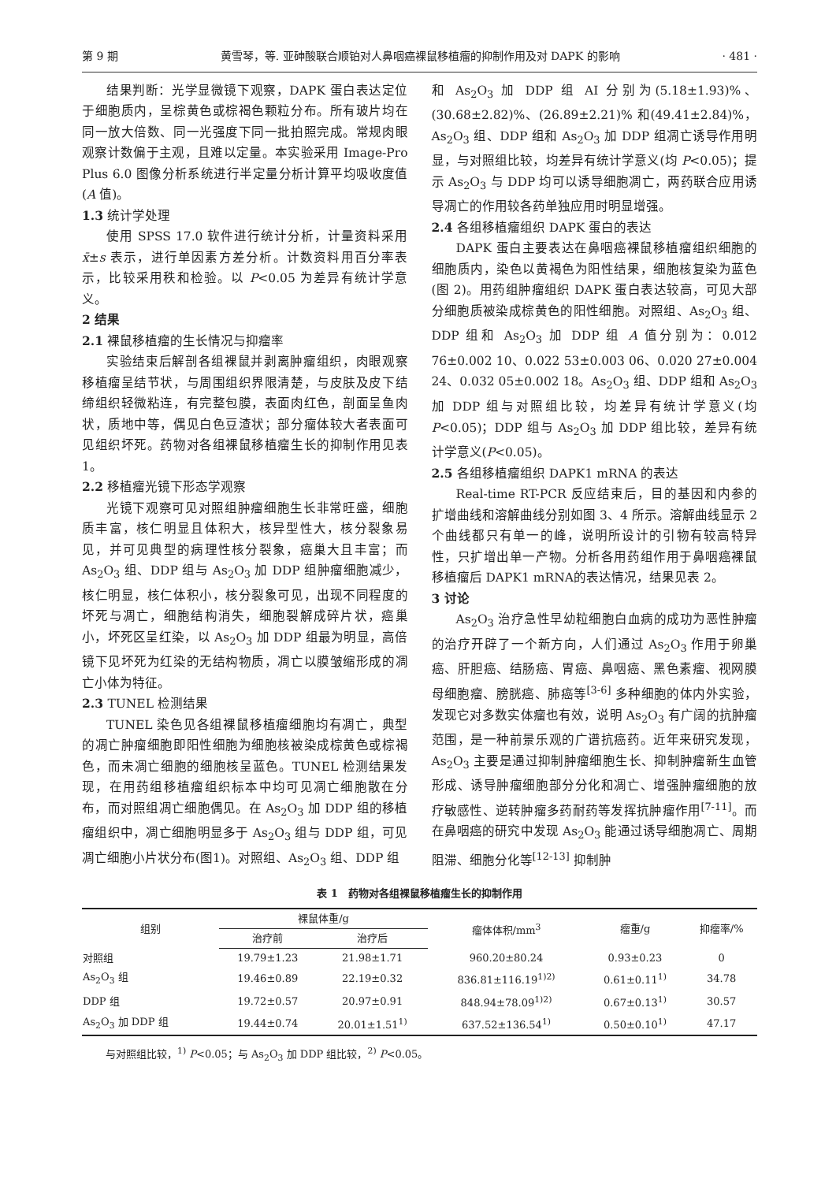第 9 期 黄雪琴，等. 亚砷酸联合顺铂对人鼻咽癌裸鼠移植瘤的抑制作用及对 DAPK 的影响 · 481 ·
结果判断：光学显微镜下观察，DAPK 蛋白表达定位于细胞质内，呈棕黄色或棕褐色颗粒分布。所有玻片均在同一放大倍数、同一光强度下同一批拍照完成。常规肉眼观察计数偏于主观，且难以定量。本实验采用 Image-Pro Plus 6.0 图像分析系统进行半定量分析计算平均吸收度值(A 值)。
1.3 统计学处理
使用 SPSS 17.0 软件进行统计分析，计量资料采用 x̄±s 表示，进行单因素方差分析。计数资料用百分率表示，比较采用秩和检验。以 P<0.05 为差异有统计学意义。
2 结果
2.1 裸鼠移植瘤的生长情况与抑瘤率
实验结束后解剖各组裸鼠并剥离肿瘤组织，肉眼观察移植瘤呈结节状，与周围组织界限清楚，与皮肤及皮下结缔组织轻微粘连，有完整包膜，表面肉红色，剖面呈鱼肉状，质地中等，偶见白色豆渣状；部分瘤体较大者表面可见组织坏死。药物对各组裸鼠移植瘤生长的抑制作用见表 1。
2.2 移植瘤光镜下形态学观察
光镜下观察可见对照组肿瘤细胞生长非常旺盛，细胞质丰富，核仁明显且体积大，核异型性大，核分裂象易见，并可见典型的病理性核分裂象，癌巢大且丰富；而 As<sub>2</sub>O<sub>3</sub> 组、DDP 组与 As<sub>2</sub>O<sub>3</sub> 加 DDP 组肿瘤细胞减少，核仁明显，核仁体积小，核分裂象可见，出现不同程度的坏死与凋亡，细胞结构消失，细胞裂解成碎片状，癌巢小，坏死区呈红染，以 As<sub>2</sub>O<sub>3</sub> 加 DDP 组最为明显，高倍镜下见坏死为红染的无结构物质，凋亡以膜皱缩形成的凋亡小体为特征。
2.3 TUNEL 检测结果
TUNEL 染色见各组裸鼠移植瘤细胞均有凋亡，典型的凋亡肿瘤细胞即阳性细胞为细胞核被染成棕黄色或棕褐色，而未凋亡细胞的细胞核呈蓝色。TUNEL 检测结果发现，在用药组移植瘤组织标本中均可见凋亡细胞散在分布，而对照组凋亡细胞偶见。在 As<sub>2</sub>O<sub>3</sub> 加 DDP 组的移植瘤组织中，凋亡细胞明显多于 As<sub>2</sub>O<sub>3</sub> 组与 DDP 组，可见凋亡细胞小片状分布(图1)。对照组、As<sub>2</sub>O<sub>3</sub> 组、DDP 组
和 As<sub>2</sub>O<sub>3</sub> 加 DDP 组 AI 分别为(5.18±1.93)%、(30.68±2.82)%、(26.89±2.21)% 和(49.41±2.84)%，As<sub>2</sub>O<sub>3</sub> 组、DDP 组和 As<sub>2</sub>O<sub>3</sub> 加 DDP 组凋亡诱导作用明显，与对照组比较，均差异有统计学意义(均 P<0.05)；提示 As<sub>2</sub>O<sub>3</sub> 与 DDP 均可以诱导细胞凋亡，两药联合应用诱导凋亡的作用较各药单独应用时明显增强。
2.4 各组移植瘤组织 DAPK 蛋白的表达
DAPK 蛋白主要表达在鼻咽癌裸鼠移植瘤组织细胞的细胞质内，染色以黄褐色为阳性结果，细胞核复染为蓝色(图 2)。用药组肿瘤组织 DAPK 蛋白表达较高，可见大部分细胞质被染成棕黄色的阳性细胞。对照组、As<sub>2</sub>O<sub>3</sub> 组、DDP 组和 As<sub>2</sub>O<sub>3</sub> 加 DDP 组 A 值分别为：0.012 76±0.002 10、0.022 53±0.003 06、0.020 27±0.004 24、0.032 05±0.002 18。As<sub>2</sub>O<sub>3</sub> 组、DDP 组和 As<sub>2</sub>O<sub>3</sub> 加 DDP 组与对照组比较，均差异有统计学意义(均 P<0.05)；DDP 组与 As<sub>2</sub>O<sub>3</sub> 加 DDP 组比较，差异有统计学意义(P<0.05)。
2.5 各组移植瘤组织 DAPK1 mRNA 的表达
Real-time RT-PCR 反应结束后，目的基因和内参的扩增曲线和溶解曲线分别如图 3、4 所示。溶解曲线显示 2 个曲线都只有单一的峰，说明所设计的引物有较高特异性，只扩增出单一产物。分析各用药组作用于鼻咽癌裸鼠移植瘤后 DAPK1 mRNA的表达情况，结果见表 2。
3 讨论
As<sub>2</sub>O<sub>3</sub> 治疗急性早幼粒细胞白血病的成功为恶性肿瘤的治疗开辟了一个新方向，人们通过 As<sub>2</sub>O<sub>3</sub> 作用于卵巢癌、肝胆癌、结肠癌、胃癌、鼻咽癌、黑色素瘤、视网膜母细胞瘤、膀胱癌、肺癌等<sup>[3-6]</sup> 多种细胞的体内外实验，发现它对多数实体瘤也有效，说明 As<sub>2</sub>O<sub>3</sub> 有广阔的抗肿瘤范围，是一种前景乐观的广谱抗癌药。近年来研究发现，As<sub>2</sub>O<sub>3</sub> 主要是通过抑制肿瘤细胞生长、抑制肿瘤新生血管形成、诱导肿瘤细胞部分分化和凋亡、增强肿瘤细胞的放疗敏感性、逆转肿瘤多药耐药等发挥抗肿瘤作用<sup>[7-11]</sup>。而在鼻咽癌的研究中发现 As<sub>2</sub>O<sub>3</sub> 能通过诱导细胞凋亡、周期阻滞、细胞分化等<sup>[12-13]</sup> 抑制肿
表 1　药物对各组裸鼠移植瘤生长的抑制作用
| 组别 | 裸鼠体重/g | | 瘤体体积/mm<sup>3</sup> | 瘤重/g | 抑瘤率/% |
| --- | --- | --- | --- | --- | --- |
| | 治疗前 | 治疗后 | | | |
| 对照组 | 19.79±1.23 | 21.98±1.71 | 960.20±80.24 | 0.93±0.23 | 0 |
| As<sub>2</sub>O<sub>3</sub> 组 | 19.46±0.89 | 22.19±0.32 | 836.81±116.19<sup>1)2)</sup> | 0.61±0.11<sup>1)</sup> | 34.78 |
| DDP 组 | 19.72±0.57 | 20.97±0.91 | 848.94±78.09<sup>1)2)</sup> | 0.67±0.13<sup>1)</sup> | 30.57 |
| As<sub>2</sub>O<sub>3</sub> 加 DDP 组 | 19.44±0.74 | 20.01±1.51<sup>1)</sup> | 637.52±136.54<sup>1)</sup> | 0.50±0.10<sup>1)</sup> | 47.17 |
与对照组比较，<sup>1)</sup> P<0.05；与 As<sub>2</sub>O<sub>3</sub> 加 DDP 组比较，<sup>2)</sup> P<0.05。